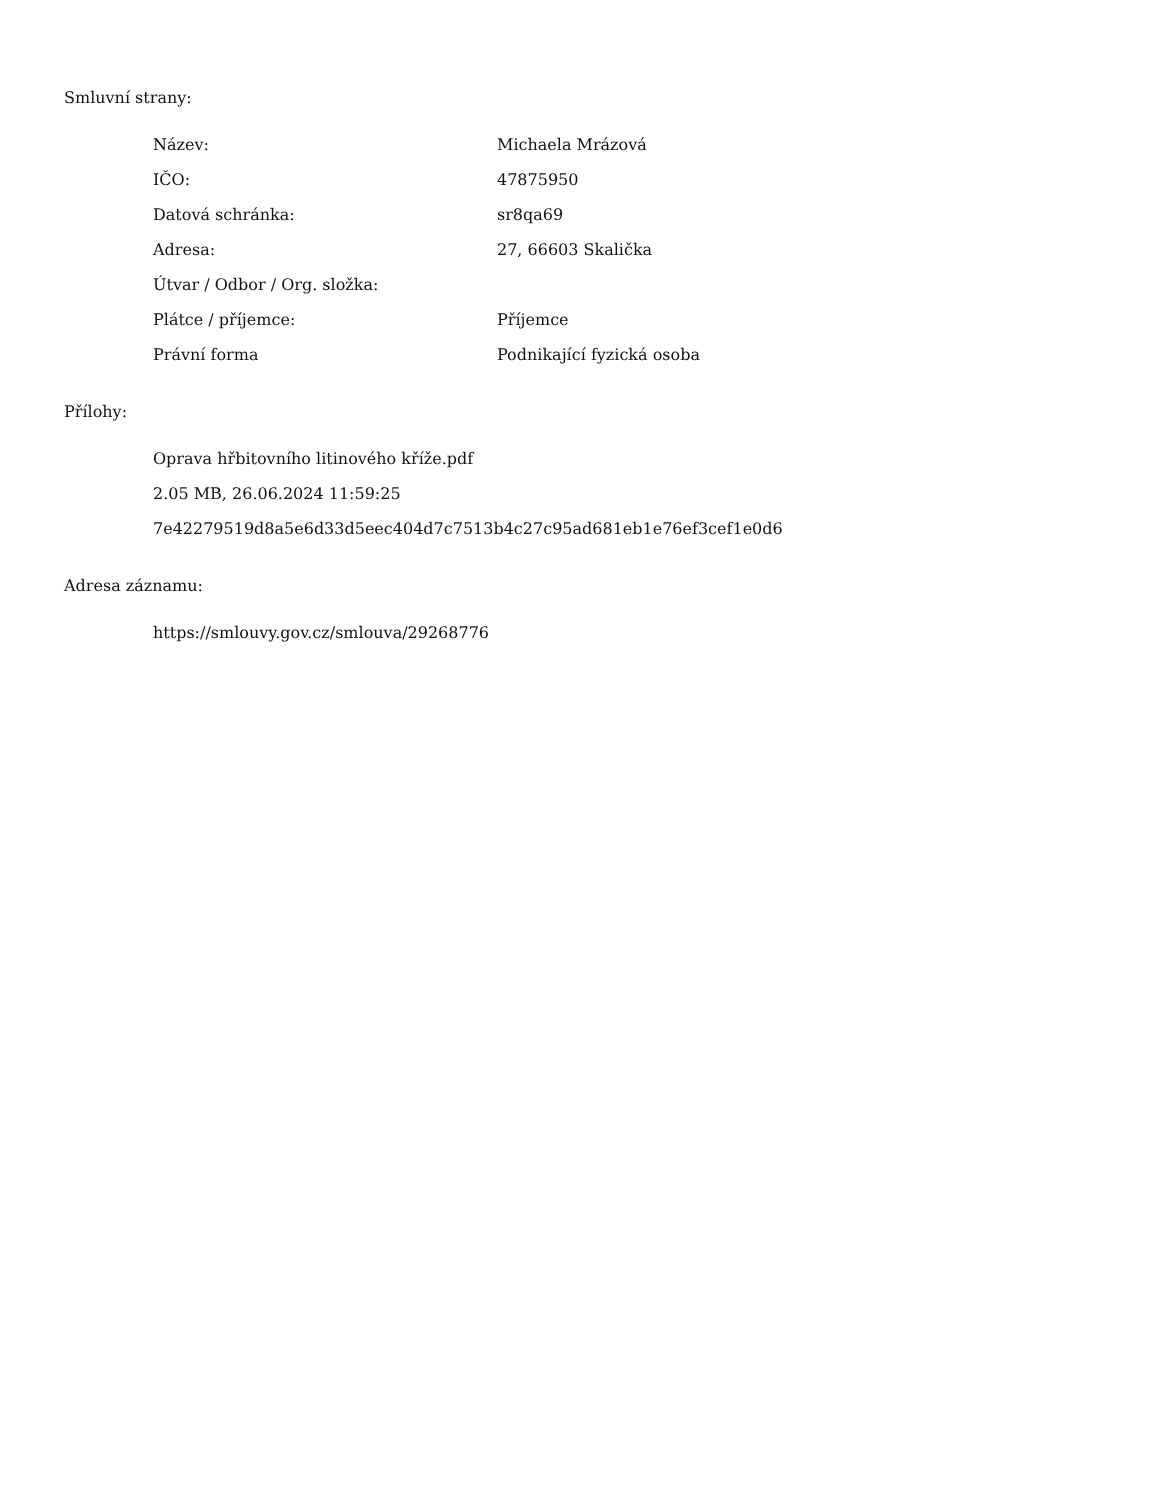Smluvní strany:
| Název: | Michaela Mrázová |
| IČO: | 47875950 |
| Datová schránka: | sr8qa69 |
| Adresa: | 27, 66603 Skalička |
| Útvar / Odbor / Org. složka: | |
| Plátce / příjemce: | Příjemce |
| Právní forma | Podnikající fyzická osoba |
Přílohy:
Oprava hřbitovního litinového kříže.pdf
2.05 MB, 26.06.2024 11:59:25
7e42279519d8a5e6d33d5eec404d7c7513b4c27c95ad681eb1e76ef3cef1e0d6
Adresa záznamu:
https://smlouvy.gov.cz/smlouva/29268776